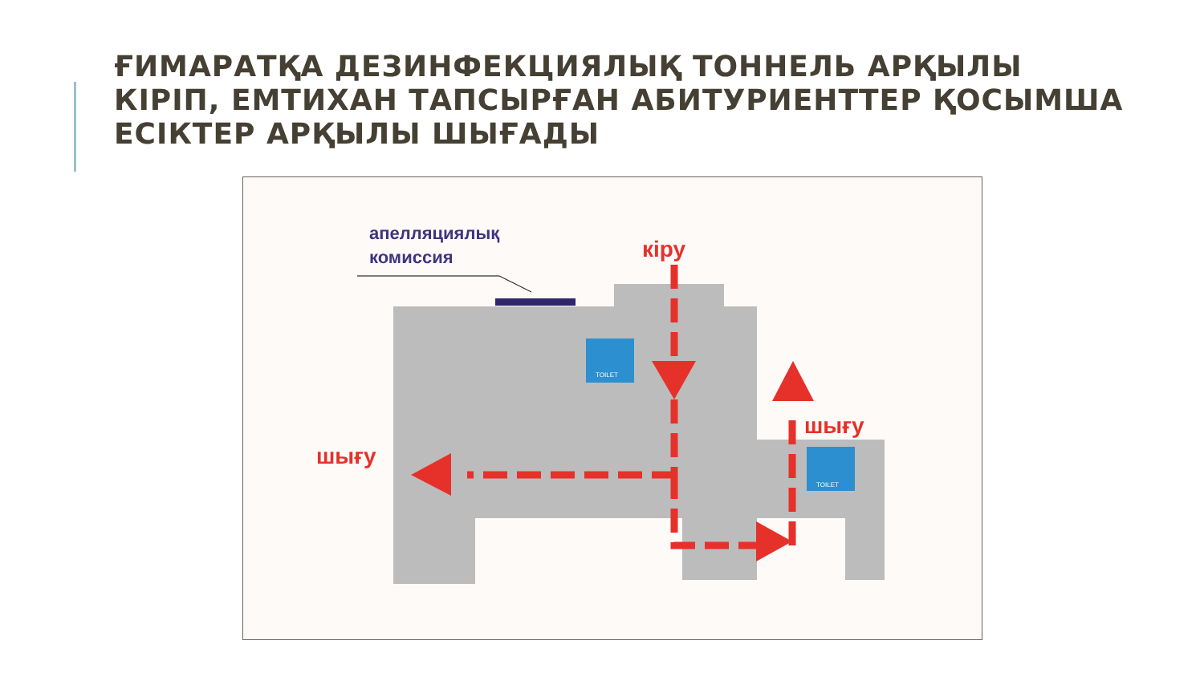ҒИМАРАТҚА ДЕЗИНФЕКЦИЯЛЫҚ ТОННЕЛЬ АРҚЫЛЫ КІРІП, ЕМТИХАН ТАПСЫРҒАН АБИТУРИЕНТТЕР ҚОСЫМША ЕСІКТЕР АРҚЫЛЫ ШЫҒАДЫ
апелляциялық
комиссия
кіру
шығу
шығу
TOILET
TOILET